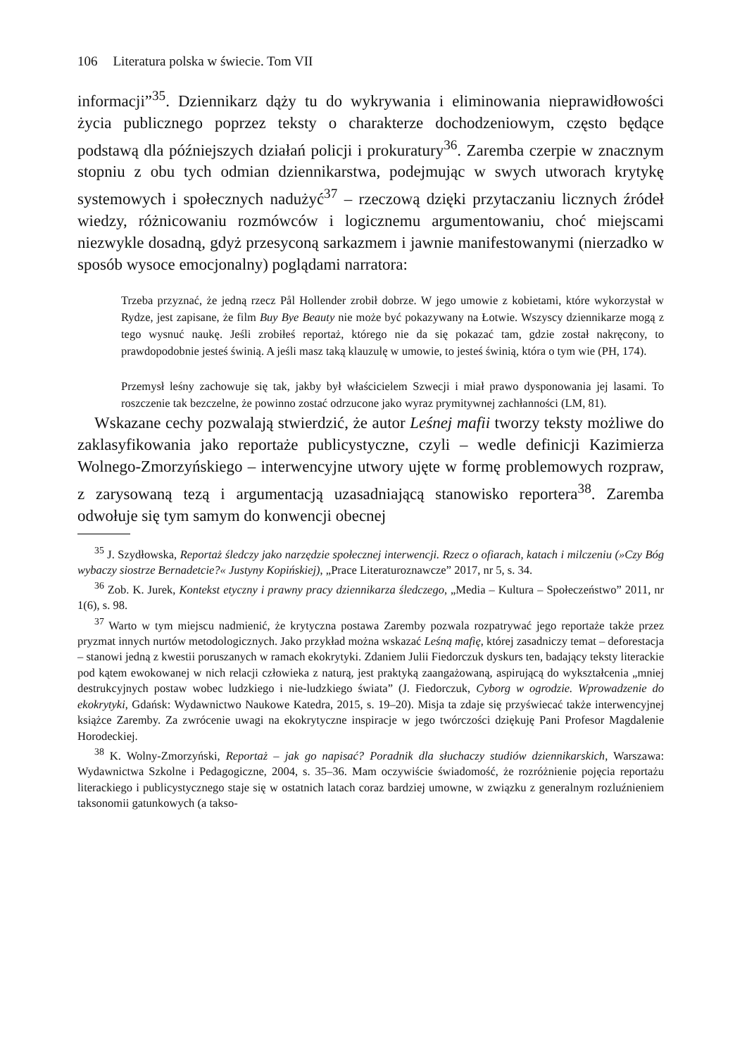106 Literatura polska w świecie. Tom VII
informacji”<sup>35</sup>. Dziennikarz dąży tu do wykrywania i eliminowania nieprawidłowości życia publicznego poprzez teksty o charakterze dochodzeniowym, często będące podstawą dla późniejszych działań policji i prokuratury<sup>36</sup>. Zaremba czerpie w znacznym stopniu z obu tych odmian dziennikarstwa, podejmując w swych utworach krytykę systemowych i społecznych nadużyć<sup>37</sup> – rzeczową dzięki przytaczaniu licznych źródeł wiedzy, różnicowaniu rozmówców i logicznemu argumentowaniu, choć miejscami niezwykle dosadną, gdyż przesyconą sarkazmem i jawnie manifestowanymi (nierzadko w sposób wysoce emocjonalny) poglądami narratora:
Trzeba przyznać, że jedną rzecz Pål Hollender zrobił dobrze. W jego umowie z kobietami, które wykorzystał w Rydze, jest zapisane, że film Buy Bye Beauty nie może być pokazywany na Łotwie. Wszyscy dziennikarze mogą z tego wysnuć naukę. Jeśli zrobiłeś reportaż, którego nie da się pokazać tam, gdzie został nakręcony, to prawdopodobnie jesteś świnią. A jeśli masz taką klauzulę w umowie, to jesteś świnią, która o tym wie (PH, 174).
Przemysł leśny zachowuje się tak, jakby był właścicielem Szwecji i miał prawo dysponowania jej lasami. To roszczenie tak bezczelne, że powinno zostać odrzucone jako wyraz prymitywnej zachłanności (LM, 81).
Wskazane cechy pozwalają stwierdzić, że autor Leśnej mafii tworzy teksty możliwe do zaklasyfikowania jako reportaże publicystyczne, czyli – wedle definicji Kazimierza Wolnego-Zmorzyńskiego – interwencyjne utwory ujęte w formę problemowych rozpraw, z zarysowaną tezą i argumentacją uzasadniającą stanowisko reportera<sup>38</sup>. Zaremba odwołuje się tym samym do konwencji obecnej
<sup>35</sup> J. Szydłowska, Reportaż śledczy jako narzędzie społecznej interwencji. Rzecz o ofiarach, katach i milczeniu (»Czy Bóg wybaczy siostrze Bernadetcie?« Justyny Kopińskiej), „Prace Literaturoznawcze” 2017, nr 5, s. 34.
<sup>36</sup> Zob. K. Jurek, Kontekst etyczny i prawny pracy dziennikarza śledczego, „Media – Kultura – Społeczeństwo” 2011, nr 1(6), s. 98.
<sup>37</sup> Warto w tym miejscu nadmienić, że krytyczna postawa Zaremby pozwala rozpatrywać jego reportaże także przez pryzmat innych nurtów metodologicznych. Jako przykład można wskazać Leśną mafię, której zasadniczy temat – deforestacja – stanowi jedną z kwestii poruszanych w ramach ekokrytyki. Zdaniem Julii Fiedorczuk dyskurs ten, badający teksty literackie pod kątem ewokowanej w nich relacji człowieka z naturą, jest praktyką zaangażowaną, aspirującą do wykształcenia „mniej destrukcyjnych postaw wobec ludzkiego i nie-ludzkiego świata” (J. Fiedorczuk, Cyborg w ogrodzie. Wprowadzenie do ekokrytyki, Gdańsk: Wydawnictwo Naukowe Katedra, 2015, s. 19–20). Misja ta zdaje się przyświecać także interwencyjnej książce Zaremby. Za zwrócenie uwagi na ekokrytyczne inspiracje w jego twórczości dziękuję Pani Profesor Magdalenie Horodeckiej.
<sup>38</sup> K. Wolny-Zmorzyński, Reportaż – jak go napisać? Poradnik dla słuchaczy studiów dziennikarskich, Warszawa: Wydawnictwa Szkolne i Pedagogiczne, 2004, s. 35–36. Mam oczywiście świadomość, że rozróżnienie pojęcia reportażu literackiego i publicystycznego staje się w ostatnich latach coraz bardziej umowne, w związku z generalnym rozluźnieniem taksonomii gatunkowych (a takso-